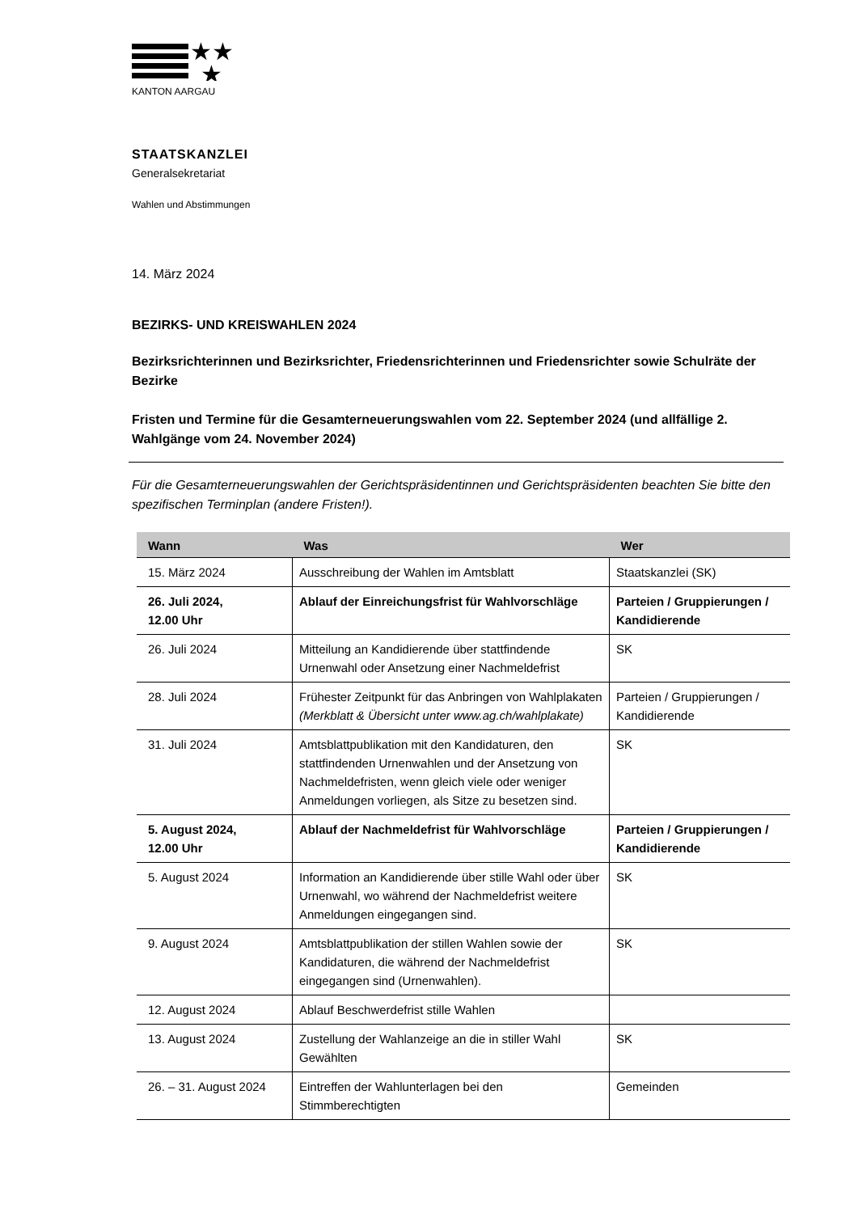★★
★
KANTON AARGAU
STAATSKANZLEI
Generalsekretariat
Wahlen und Abstimmungen
14. März 2024
BEZIRKS- UND KREISWAHLEN 2024
Bezirksrichterinnen und Bezirksrichter, Friedensrichterinnen und Friedensrichter sowie Schulräte der Bezirke
Fristen und Termine für die Gesamterneuerungswahlen vom 22. September 2024 (und allfällige 2. Wahlgänge vom 24. November 2024)
Für die Gesamterneuerungswahlen der Gerichtspräsidentinnen und Gerichtspräsidenten beachten Sie bitte den spezifischen Terminplan (andere Fristen!).
| Wann | Was | Wer |
| --- | --- | --- |
| 15. März 2024 | Ausschreibung der Wahlen im Amtsblatt | Staatskanzlei (SK) |
| 26. Juli 2024, 12.00 Uhr | Ablauf der Einreichungsfrist für Wahlvorschläge | Parteien / Gruppierungen / Kandidierende |
| 26. Juli 2024 | Mitteilung an Kandidierende über stattfindende Urnenwahl oder Ansetzung einer Nachmeldefrist | SK |
| 28. Juli 2024 | Frühester Zeitpunkt für das Anbringen von Wahlplakaten (Merkblatt & Übersicht unter www.ag.ch/wahlplakate) | Parteien / Gruppierungen / Kandidierende |
| 31. Juli 2024 | Amtsblattpublikation mit den Kandidaturen, den stattfindenden Urnenwahlen und der Ansetzung von Nachmeldefristen, wenn gleich viele oder weniger Anmeldungen vorliegen, als Sitze zu besetzen sind. | SK |
| 5. August 2024, 12.00 Uhr | Ablauf der Nachmeldefrist für Wahlvorschläge | Parteien / Gruppierungen / Kandidierende |
| 5. August 2024 | Information an Kandidierende über stille Wahl oder über Urnenwahl, wo während der Nachmeldefrist weitere Anmeldungen eingegangen sind. | SK |
| 9. August 2024 | Amtsblattpublikation der stillen Wahlen sowie der Kandidaturen, die während der Nachmeldefrist eingegangen sind (Urnenwahlen). | SK |
| 12. August 2024 | Ablauf Beschwerdefrist stille Wahlen | |
| 13. August 2024 | Zustellung der Wahlanzeige an die in stiller Wahl Gewählten | SK |
| 26. – 31. August 2024 | Eintreffen der Wahlunterlagen bei den Stimmberechtigten | Gemeinden |